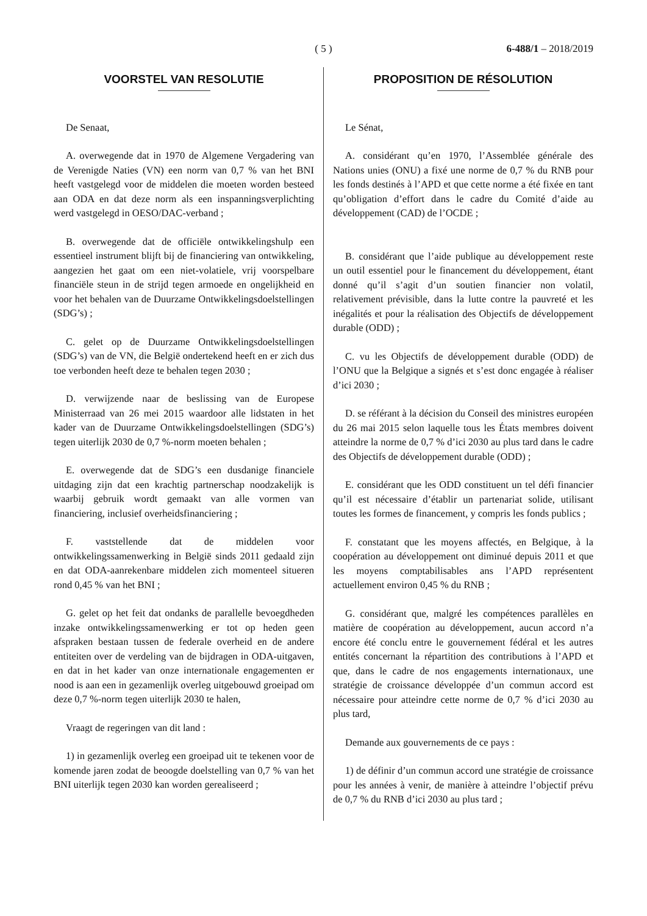( 5 )
6-488/1 – 2018/2019
VOORSTEL VAN RESOLUTIE
De Senaat,
A. overwegende dat in 1970 de Algemene Vergadering van de Verenigde Naties (VN) een norm van 0,7 % van het BNI heeft vastgelegd voor de middelen die moeten worden besteed aan ODA en dat deze norm als een inspanningsverplichting werd vastgelegd in OESO/DAC-verband ;
B. overwegende dat de officiële ontwikkelingshulp een essentieel instrument blijft bij de financiering van ontwikkeling, aangezien het gaat om een niet-volatiele, vrij voorspelbare financiële steun in de strijd tegen armoede en ongelijkheid en voor het behalen van de Duurzame Ontwikkelingsdoelstellingen (SDG’s) ;
C. gelet op de Duurzame Ontwikkelingsdoelstellingen (SDG’s) van de VN, die België ondertekend heeft en er zich dus toe verbonden heeft deze te behalen tegen 2030 ;
D. verwijzende naar de beslissing van de Europese Ministerraad van 26 mei 2015 waardoor alle lidstaten in het kader van de Duurzame Ontwikkelingsdoelstellingen (SDG’s) tegen uiterlijk 2030 de 0,7 %-norm moeten behalen ;
E. overwegende dat de SDG’s een dusdanige financiele uitdaging zijn dat een krachtig partnerschap noodzakelijk is waarbij gebruik wordt gemaakt van alle vormen van financiering, inclusief overheidsfinanciering ;
F. vaststellende dat de middelen voor ontwikkelingssamenwerking in België sinds 2011 gedaald zijn en dat ODA-aanrekenbare middelen zich momenteel situeren rond 0,45 % van het BNI ;
G. gelet op het feit dat ondanks de parallelle bevoegdheden inzake ontwikkelingssamenwerking er tot op heden geen afspraken bestaan tussen de federale overheid en de andere entiteiten over de verdeling van de bijdragen in ODA-uitgaven, en dat in het kader van onze internationale engagementen er nood is aan een in gezamenlijk overleg uitgebouwd groeipad om deze 0,7 %-norm tegen uiterlijk 2030 te halen,
Vraagt de regeringen van dit land :
1) in gezamenlijk overleg een groeipad uit te tekenen voor de komende jaren zodat de beoogde doelstelling van 0,7 % van het BNI uiterlijk tegen 2030 kan worden gerealiseerd ;
PROPOSITION DE RÉSOLUTION
Le Sénat,
A. considérant qu’en 1970, l’Assemblée générale des Nations unies (ONU) a fixé une norme de 0,7 % du RNB pour les fonds destinés à l’APD et que cette norme a été fixée en tant qu’obligation d’effort dans le cadre du Comité d’aide au développement (CAD) de l’OCDE ;
B. considérant que l’aide publique au développement reste un outil essentiel pour le financement du développement, étant donné qu’il s’agit d’un soutien financier non volatil, relativement prévisible, dans la lutte contre la pauvreté et les inégalités et pour la réalisation des Objectifs de développement durable (ODD) ;
C. vu les Objectifs de développement durable (ODD) de l’ONU que la Belgique a signés et s’est donc engagée à réaliser d’ici 2030 ;
D. se référant à la décision du Conseil des ministres européen du 26 mai 2015 selon laquelle tous les États membres doivent atteindre la norme de 0,7 % d’ici 2030 au plus tard dans le cadre des Objectifs de développement durable (ODD) ;
E. considérant que les ODD constituent un tel défi financier qu’il est nécessaire d’établir un partenariat solide, utilisant toutes les formes de financement, y compris les fonds publics ;
F. constatant que les moyens affectés, en Belgique, à la coopération au développement ont diminué depuis 2011 et que les moyens comptabilisables ans l’APD représentent actuellement environ 0,45 % du RNB ;
G. considérant que, malgré les compétences parallèles en matière de coopération au développement, aucun accord n’a encore été conclu entre le gouvernement fédéral et les autres entités concernant la répartition des contributions à l’APD et que, dans le cadre de nos engagements internationaux, une stratégie de croissance développée d’un commun accord est nécessaire pour atteindre cette norme de 0,7 % d’ici 2030 au plus tard,
Demande aux gouvernements de ce pays :
1) de définir d’un commun accord une stratégie de croissance pour les années à venir, de manière à atteindre l’objectif prévu de 0,7 % du RNB d’ici 2030 au plus tard ;